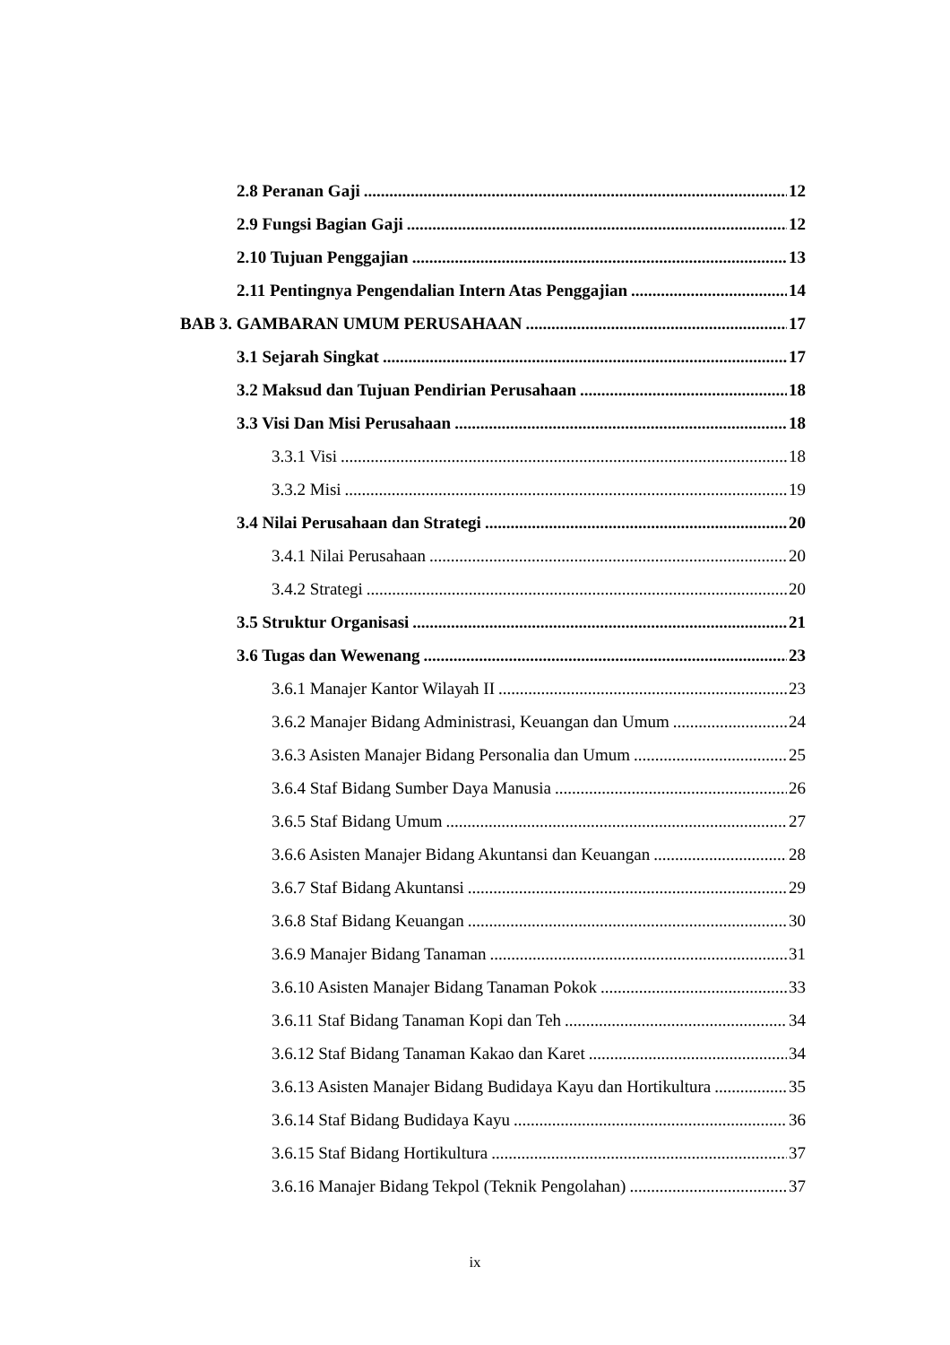2.8 Peranan Gaji 12
2.9 Fungsi Bagian Gaji 12
2.10 Tujuan Penggajian 13
2.11 Pentingnya Pengendalian Intern Atas Penggajian 14
BAB 3. GAMBARAN UMUM PERUSAHAAN 17
3.1 Sejarah Singkat 17
3.2 Maksud dan Tujuan Pendirian Perusahaan 18
3.3 Visi Dan Misi Perusahaan 18
3.3.1 Visi 18
3.3.2 Misi 19
3.4 Nilai Perusahaan dan Strategi 20
3.4.1 Nilai Perusahaan 20
3.4.2 Strategi 20
3.5 Struktur Organisasi 21
3.6 Tugas dan Wewenang 23
3.6.1 Manajer Kantor Wilayah II 23
3.6.2 Manajer Bidang Administrasi, Keuangan dan Umum 24
3.6.3 Asisten Manajer Bidang Personalia dan Umum 25
3.6.4 Staf Bidang Sumber Daya Manusia 26
3.6.5 Staf Bidang Umum 27
3.6.6 Asisten Manajer Bidang Akuntansi dan Keuangan 28
3.6.7 Staf Bidang Akuntansi 29
3.6.8 Staf Bidang Keuangan 30
3.6.9 Manajer Bidang Tanaman 31
3.6.10 Asisten Manajer Bidang Tanaman Pokok 33
3.6.11 Staf Bidang Tanaman Kopi dan Teh 34
3.6.12 Staf Bidang Tanaman Kakao dan Karet 34
3.6.13 Asisten Manajer Bidang Budidaya Kayu dan Hortikultura 35
3.6.14 Staf Bidang Budidaya Kayu 36
3.6.15 Staf Bidang Hortikultura 37
3.6.16 Manajer Bidang Tekpol (Teknik Pengolahan) 37
ix